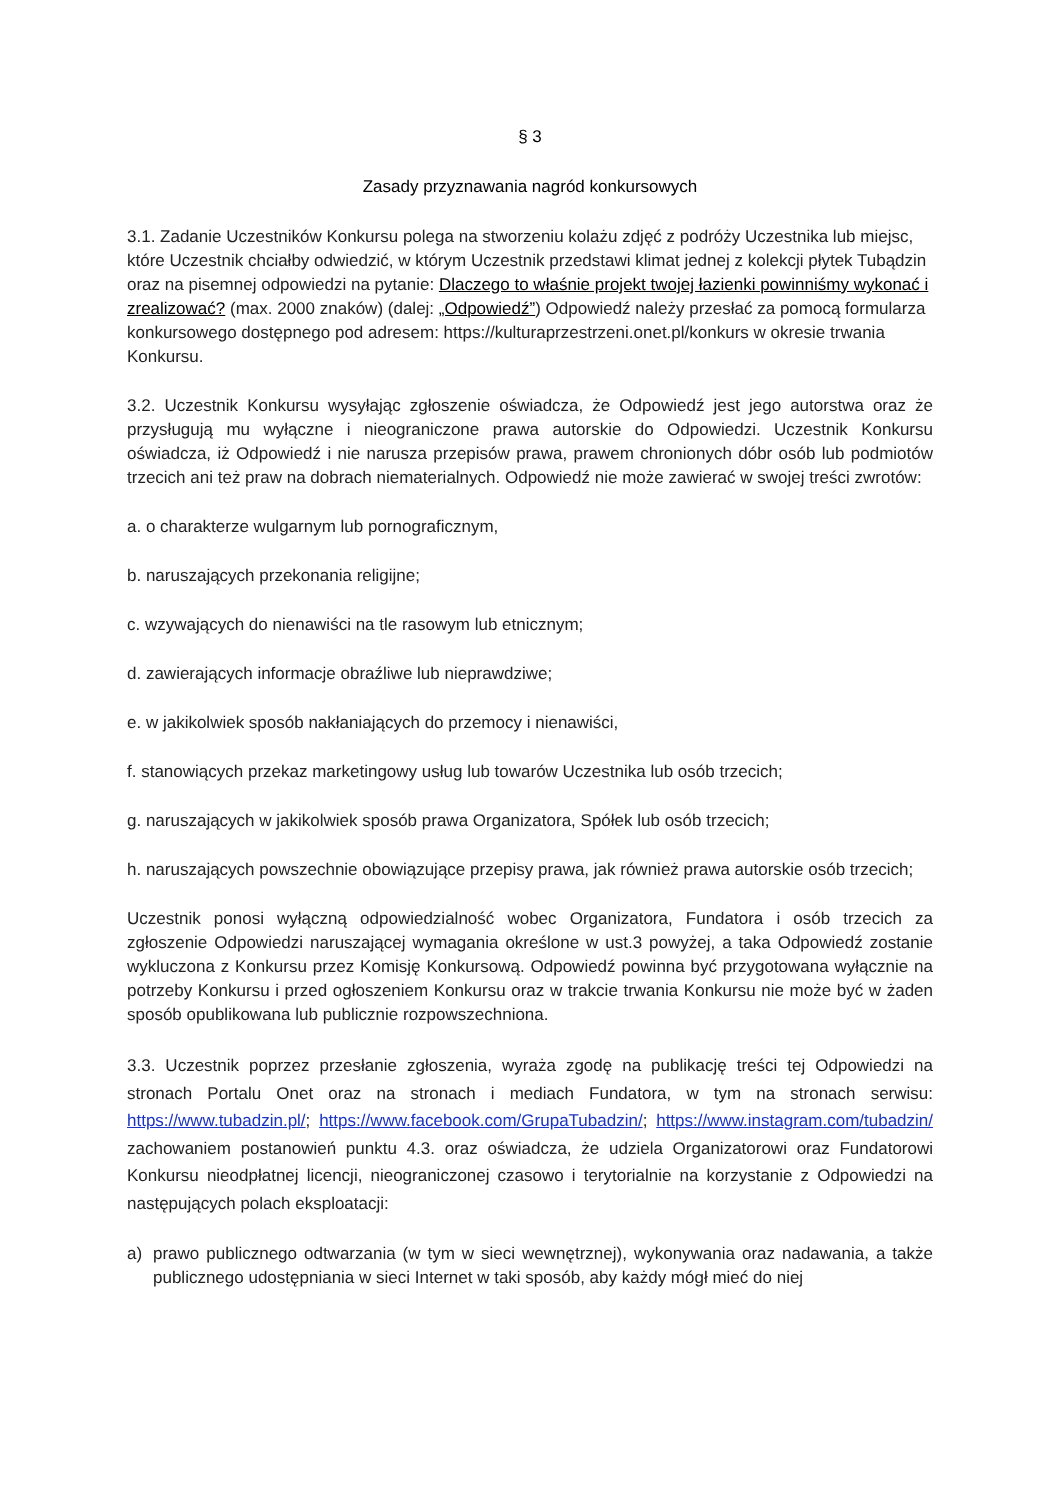§ 3
Zasady przyznawania nagród konkursowych
3.1. Zadanie Uczestników Konkursu polega na stworzeniu kolażu zdjęć z podróży Uczestnika lub miejsc, które Uczestnik chciałby odwiedzić, w którym Uczestnik przedstawi klimat jednej z kolekcji płytek Tubądzin oraz na pisemnej odpowiedzi na pytanie: Dlaczego to właśnie projekt twojej łazienki powinniśmy wykonać i zrealizować? (max. 2000 znaków) (dalej: „Odpowiedź”) Odpowiedź należy przesłać za pomocą formularza konkursowego dostępnego pod adresem: https://kulturaprzestrzeni.onet.pl/konkurs w okresie trwania Konkursu.
3.2. Uczestnik Konkursu wysyłając zgłoszenie oświadcza, że Odpowiedź jest jego autorstwa oraz że przysługują mu wyłączne i nieograniczone prawa autorskie do Odpowiedzi. Uczestnik Konkursu oświadcza, iż Odpowiedź i nie narusza przepisów prawa, prawem chronionych dóbr osób lub podmiotów trzecich ani też praw na dobrach niematerialnych. Odpowiedź nie może zawierać w swojej treści zwrotów:
a. o charakterze wulgarnym lub pornograficznym,
b. naruszających przekonania religijne;
c. wzywających do nienawiści na tle rasowym lub etnicznym;
d. zawierających informacje obraźliwe lub nieprawdziwe;
e. w jakikolwiek sposób nakłaniających do przemocy i nienawiści,
f. stanowiących przekaz marketingowy usług lub towarów Uczestnika lub osób trzecich;
g. naruszających w jakikolwiek sposób prawa Organizatora, Spółek lub osób trzecich;
h. naruszających powszechnie obowiązujące przepisy prawa, jak również prawa autorskie osób trzecich;
Uczestnik ponosi wyłączną odpowiedzialność wobec Organizatora, Fundatora i osób trzecich za zgłoszenie Odpowiedzi naruszającej wymagania określone w ust.3 powyżej, a taka Odpowiedź zostanie wykluczona z Konkursu przez Komisję Konkursową. Odpowiedź powinna być przygotowana wyłącznie na potrzeby Konkursu i przed ogłoszeniem Konkursu oraz w trakcie trwania Konkursu nie może być w żaden sposób opublikowana lub publicznie rozpowszechniona.
3.3. Uczestnik poprzez przesłanie zgłoszenia, wyraża zgodę na publikację treści tej Odpowiedzi na stronach Portalu Onet oraz na stronach i mediach Fundatora, w tym na stronach serwisu: https://www.tubadzin.pl/; https://www.facebook.com/GrupaTubadzin/; https://www.instagram.com/tubadzin/ zachowaniem postanowień punktu 4.3. oraz oświadcza, że udziela Organizatorowi oraz Fundatorowi Konkursu nieodpłatnej licencji, nieograniczonej czasowo i terytorialnie na korzystanie z Odpowiedzi na następujących polach eksploatacji:
a) prawo publicznego odtwarzania (w tym w sieci wewnętrznej), wykonywania oraz nadawania, a także publicznego udostępniania w sieci Internet w taki sposób, aby każdy mógł mieć do niej